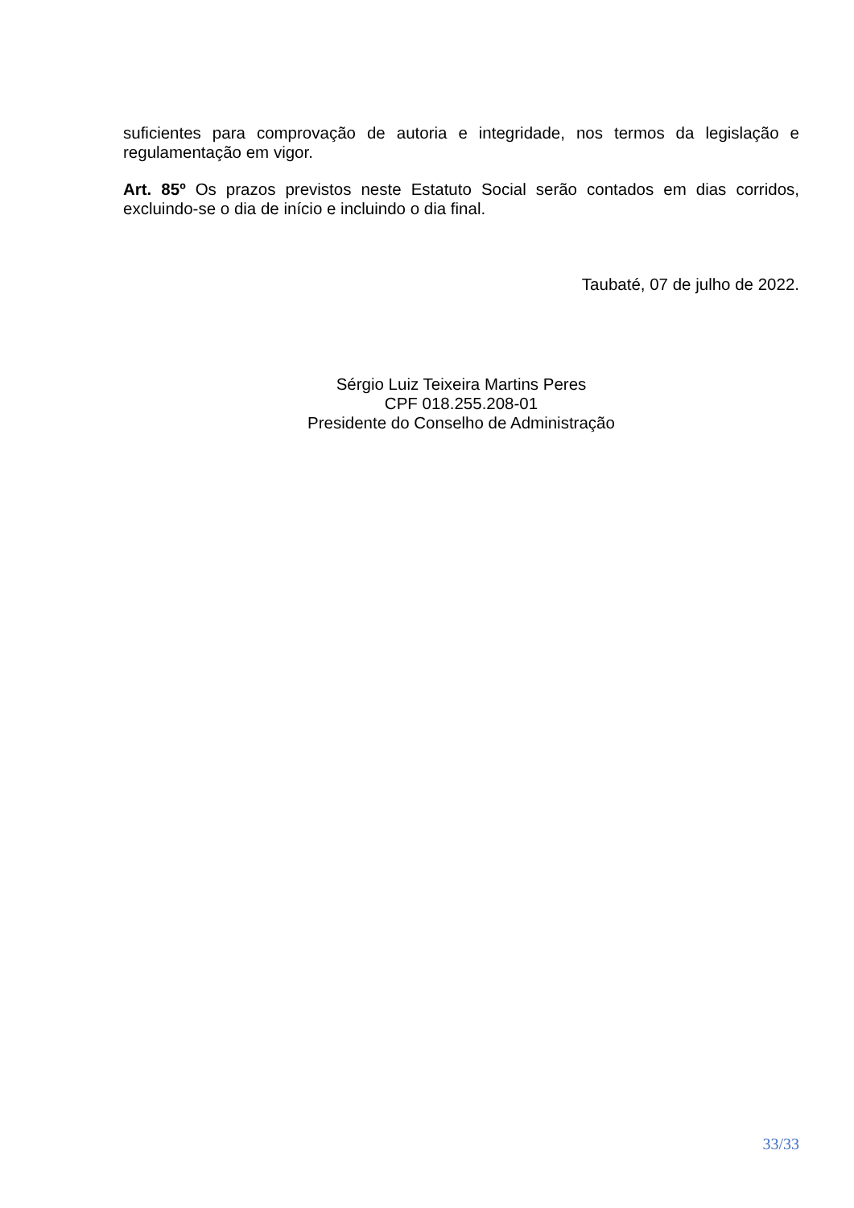suficientes para comprovação de autoria e integridade, nos termos da legislação e regulamentação em vigor.
Art. 85º Os prazos previstos neste Estatuto Social serão contados em dias corridos, excluindo-se o dia de início e incluindo o dia final.
Taubaté, 07 de julho de 2022.
Sérgio Luiz Teixeira Martins Peres
CPF 018.255.208-01
Presidente do Conselho de Administração
33/33